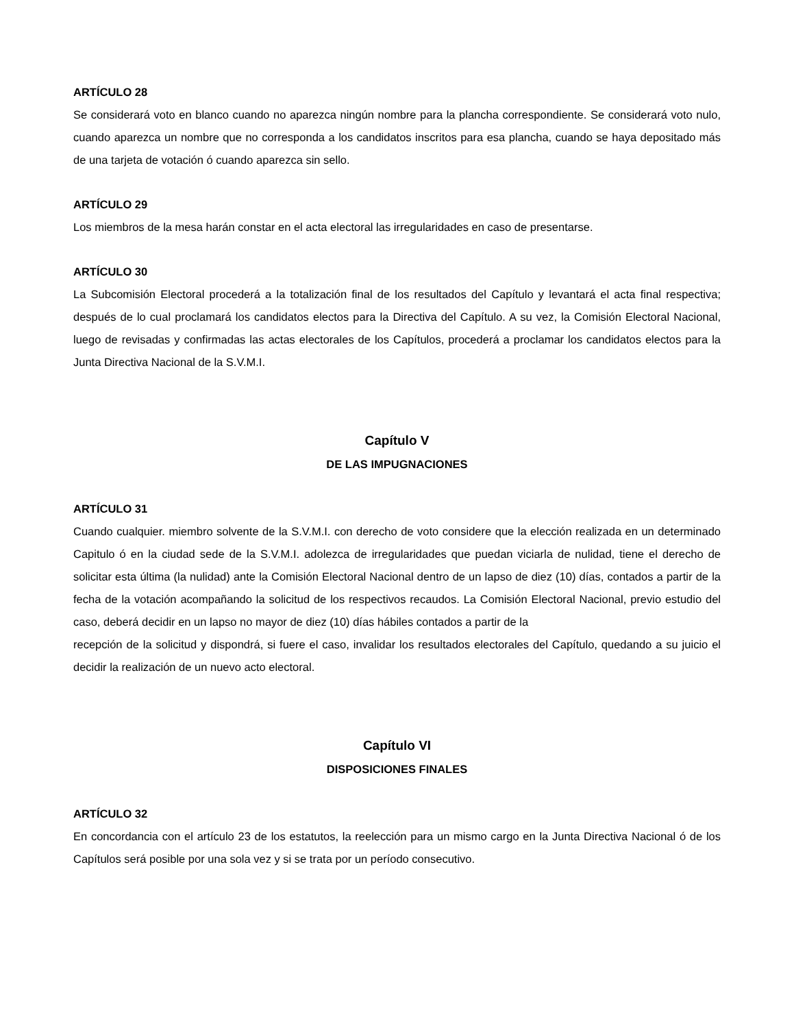ARTÍCULO 28
Se considerará voto en blanco cuando no aparezca ningún nombre para la plancha correspondiente. Se considerará voto nulo, cuando aparezca un nombre que no corresponda a los candidatos inscritos para esa plancha, cuando se haya depositado más de una tarjeta de votación ó cuando aparezca sin sello.
ARTÍCULO 29
Los miembros de la mesa harán constar en el acta electoral las irregularidades en caso de presentarse.
ARTÍCULO 30
La Subcomisión Electoral procederá a la totalización final de los resultados del Capítulo y levantará el acta final respectiva; después de lo cual proclamará los candidatos electos para la Directiva del Capítulo. A su vez, la Comisión Electoral Nacional, luego de revisadas y confirmadas las actas electorales de los Capítulos, procederá a proclamar los candidatos electos para la Junta Directiva Nacional de la S.V.M.I.
Capítulo V
DE LAS IMPUGNACIONES
ARTÍCULO 31
Cuando cualquier. miembro solvente de la S.V.M.I. con derecho de voto considere que la elección realizada en un determinado Capitulo ó en la ciudad sede de la S.V.M.I. adolezca de irregularidades que puedan viciarla de nulidad, tiene el derecho de solicitar esta última (la nulidad) ante la Comisión Electoral Nacional dentro de un lapso de diez (10) días, contados a partir de la fecha de la votación acompañando la solicitud de los respectivos recaudos. La Comisión Electoral Nacional, previo estudio del caso, deberá decidir en un lapso no mayor de diez (10) días hábiles contados a partir de la
recepción de la solicitud y dispondrá, si fuere el caso, invalidar los resultados electorales del Capítulo, quedando a su juicio el decidir la realización de un nuevo acto electoral.
Capítulo VI
DISPOSICIONES FINALES
ARTÍCULO 32
En concordancia con el artículo 23 de los estatutos, la reelección para un mismo cargo en la Junta Directiva Nacional ó de los Capítulos será posible por una sola vez y si se trata por un período consecutivo.